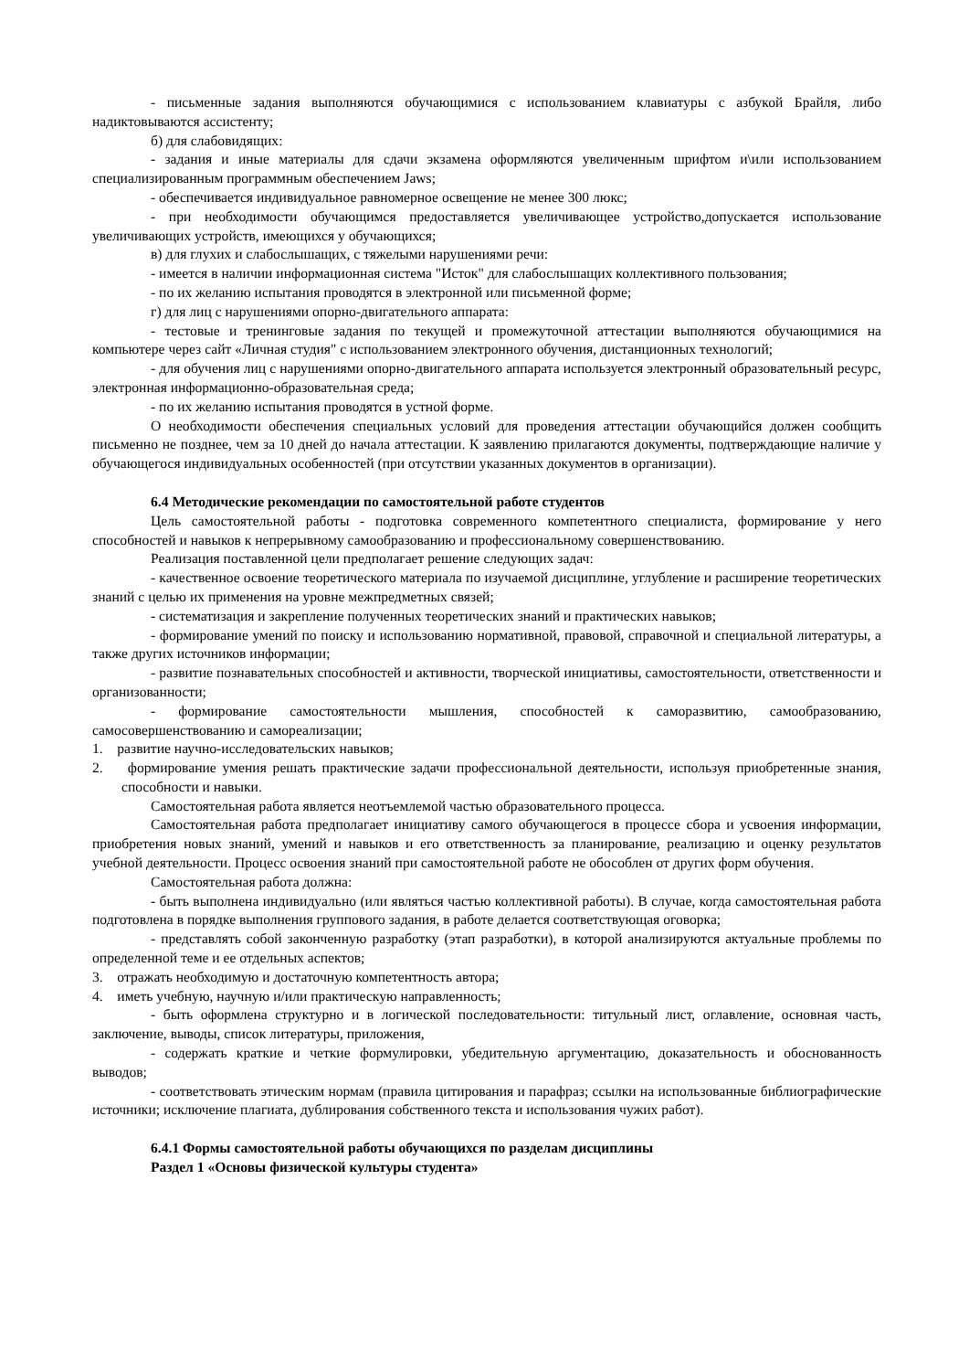- письменные задания выполняются обучающимися с использованием клавиатуры с азбукой Брайля, либо надиктовываются ассистенту;
б) для слабовидящих:
- задания и иные материалы для сдачи экзамена оформляются увеличенным шрифтом и\или использованием специализированным программным обеспечением Jaws;
- обеспечивается индивидуальное равномерное освещение не менее 300 люкс;
- при необходимости обучающимся предоставляется увеличивающее устройство,допускается использование увеличивающих устройств, имеющихся у обучающихся;
в) для глухих и слабослышащих, с тяжелыми нарушениями речи:
- имеется в наличии информационная система "Исток" для слабослышащих коллективного пользования;
- по их желанию испытания проводятся в электронной или письменной форме;
г) для лиц с нарушениями опорно-двигательного аппарата:
- тестовые и тренинговые задания по текущей и промежуточной аттестации выполняются обучающимися на компьютере через сайт «Личная студия" с использованием электронного обучения, дистанционных технологий;
- для обучения лиц с нарушениями опорно-двигательного аппарата используется электронный образовательный ресурс, электронная информационно-образовательная среда;
- по их желанию испытания проводятся в устной форме.
О необходимости обеспечения специальных условий для проведения аттестации обучающийся должен сообщить письменно не позднее, чем за 10 дней до начала аттестации. К заявлению прилагаются документы, подтверждающие наличие у обучающегося индивидуальных особенностей (при отсутствии указанных документов в организации).
6.4 Методические рекомендации по самостоятельной работе студентов
Цель самостоятельной работы - подготовка современного компетентного специалиста, формирование у него способностей и навыков к непрерывному самообразованию и профессиональному совершенствованию.
Реализация поставленной цели предполагает решение следующих задач:
- качественное освоение теоретического материала по изучаемой дисциплине, углубление и расширение теоретических знаний с целью их применения на уровне межпредметных связей;
- систематизация и закрепление полученных теоретических знаний и практических навыков;
- формирование умений по поиску и использованию нормативной, правовой, справочной и специальной литературы, а также других источников информации;
- развитие познавательных способностей и активности, творческой инициативы, самостоятельности, ответственности и организованности;
- формирование самостоятельности мышления, способностей к саморазвитию, самообразованию, самосовершенствованию и самореализации;
1. развитие научно-исследовательских навыков;
2. формирование умения решать практические задачи профессиональной деятельности, используя приобретенные знания, способности и навыки.
Самостоятельная работа является неотъемлемой частью образовательного процесса.
Самостоятельная работа предполагает инициативу самого обучающегося в процессе сбора и усвоения информации, приобретения новых знаний, умений и навыков и его ответственность за планирование, реализацию и оценку результатов учебной деятельности. Процесс освоения знаний при самостоятельной работе не обособлен от других форм обучения.
Самостоятельная работа должна:
- быть выполнена индивидуально (или являться частью коллективной работы). В случае, когда самостоятельная работа подготовлена в порядке выполнения группового задания, в работе делается соответствующая оговорка;
- представлять собой законченную разработку (этап разработки), в которой анализируются актуальные проблемы по определенной теме и ее отдельных аспектов;
3. отражать необходимую и достаточную компетентность автора;
4. иметь учебную, научную и/или практическую направленность;
- быть оформлена структурно и в логической последовательности: титульный лист, оглавление, основная часть, заключение, выводы, список литературы, приложения,
- содержать краткие и четкие формулировки, убедительную аргументацию, доказательность и обоснованность выводов;
- соответствовать этическим нормам (правила цитирования и парафраз; ссылки на использованные библиографические источники; исключение плагиата, дублирования собственного текста и использования чужих работ).
6.4.1 Формы самостоятельной работы обучающихся по разделам дисциплины
Раздел 1 «Основы физической культуры студента»